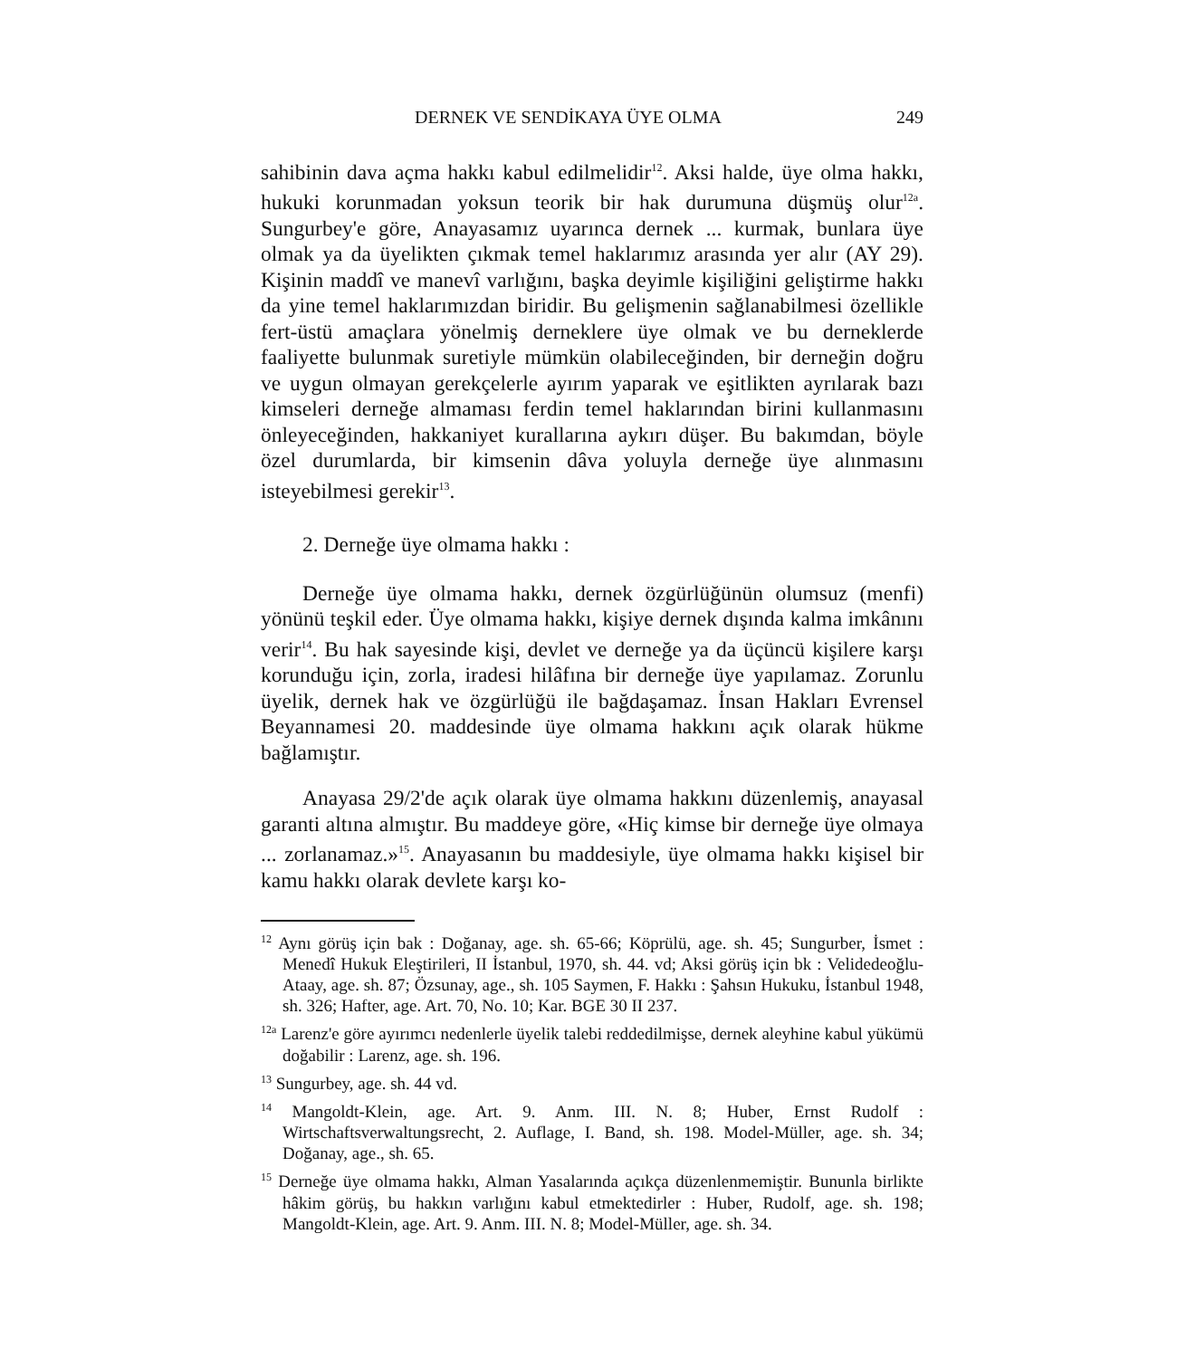DERNEK VE SENDİKAYA ÜYE OLMA 249
sahibinin dava açma hakkı kabul edilmelidir<sup>12</sup>. Aksi halde, üye olma hakkı, hukuki korunmadan yoksun teorik bir hak durumuna düşmüş olur<sup>12a</sup>. Sungurbey'e göre, Anayasamız uyarınca dernek ... kurmak, bunlara üye olmak ya da üyelikten çıkmak temel haklarımız arasında yer alır (AY 29). Kişinin maddî ve manevî varlığını, başka deyimle kişiliğini geliştirme hakkı da yine temel haklarımızdan biridir. Bu gelişmenin sağlanabilmesi özellikle fert-üstü amaçlara yönelmiş derneklere üye olmak ve bu derneklerde faaliyette bulunmak suretiyle mümkün olabileceğinden, bir derneğin doğru ve uygun olmayan gerekçelerle ayırım yaparak ve eşitlikten ayrılarak bazı kimseleri derneğe almaması ferdin temel haklarından birini kullanmasını önleyeceğinden, hakkaniyet kurallarına aykırı düşer. Bu bakımdan, böyle özel durumlarda, bir kimsenin dâva yoluyla derneğe üye alınmasını isteyebilmesi gerekir<sup>13</sup>.
2. Derneğe üye olmama hakkı :
Derneğe üye olmama hakkı, dernek özgürlüğünün olumsuz (menfi) yönünü teşkil eder. Üye olmama hakkı, kişiye dernek dışında kalma imkânını verir<sup>14</sup>. Bu hak sayesinde kişi, devlet ve derneğe ya da üçüncü kişilere karşı korunduğu için, zorla, iradesi hilâfına bir derneğe üye yapılamaz. Zorunlu üyelik, dernek hak ve özgürlüğü ile bağdaşamaz. İnsan Hakları Evrensel Beyannamesi 20. maddesinde üye olmama hakkını açık olarak hükme bağlamıştır.
Anayasa 29/2'de açık olarak üye olmama hakkını düzenlemiş, anayasal garanti altına almıştır. Bu maddeye göre, «Hiç kimse bir derneğe üye olmaya ... zorlanamaz.»<sup>15</sup>. Anayasanın bu maddesiyle, üye olmama hakkı kişisel bir kamu hakkı olarak devlete karşı ko-
<sup>12</sup> Aynı görüş için bak : Doğanay, age. sh. 65-66; Köprülü, age. sh. 45; Sungurber, İsmet : Menedî Hukuk Eleştirileri, II İstanbul, 1970, sh. 44. vd; Aksi görüş için bk : Velidedeoğlu-Ataay, age. sh. 87; Özsunay, age., sh. 105 Saymen, F. Hakkı : Şahsın Hukuku, İstanbul 1948, sh. 326; Hafter, age. Art. 70, No. 10; Kar. BGE 30 II 237.
<sup>12a</sup> Larenz'e göre ayırımcı nedenlerle üyelik talebi reddedilmişse, dernek aleyhine kabul yükümü doğabilir : Larenz, age. sh. 196.
<sup>13</sup> Sungurbey, age. sh. 44 vd.
<sup>14</sup> Mangoldt-Klein, age. Art. 9. Anm. III. N. 8; Huber, Ernst Rudolf : Wirtschaftsverwaltungsrecht, 2. Auflage, I. Band, sh. 198. Model-Müller, age. sh. 34; Doğanay, age., sh. 65.
<sup>15</sup> Derneğe üye olmama hakkı, Alman Yasalarında açıkça düzenlenmemiştir. Bununla birlikte hâkim görüş, bu hakkın varlığını kabul etmektedirler : Huber, Rudolf, age. sh. 198; Mangoldt-Klein, age. Art. 9. Anm. III. N. 8; Model-Müller, age. sh. 34.